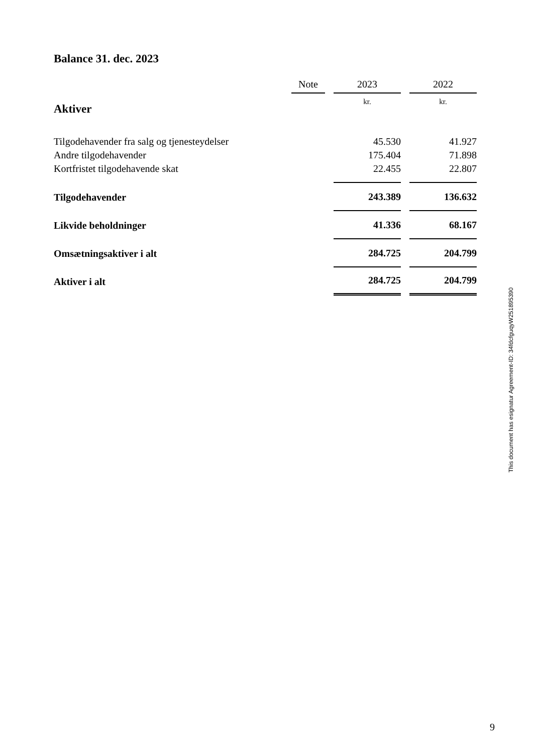Balance 31. dec. 2023
| | Note | | 2023 | | 2022 |
| --- | --- | --- | --- | --- | --- |
| Aktiver | | | kr. | | kr. |
| Tilgodehavender fra salg og tjenesteydelser | | | 45.530 | | 41.927 |
| Andre tilgodehavender | | | 175.404 | | 71.898 |
| Kortfristet tilgodehavende skat | | | 22.455 | | 22.807 |
| Tilgodehavender | | | 243.389 | | 136.632 |
| Likvide beholdninger | | | 41.336 | | 68.167 |
| Omsætningsaktiver i alt | | | 284.725 | | 204.799 |
| Aktiver i alt | | | 284.725 | | 204.799 |
This document has esignatur Agreement-ID: 34fdcfguqyW251895390
9